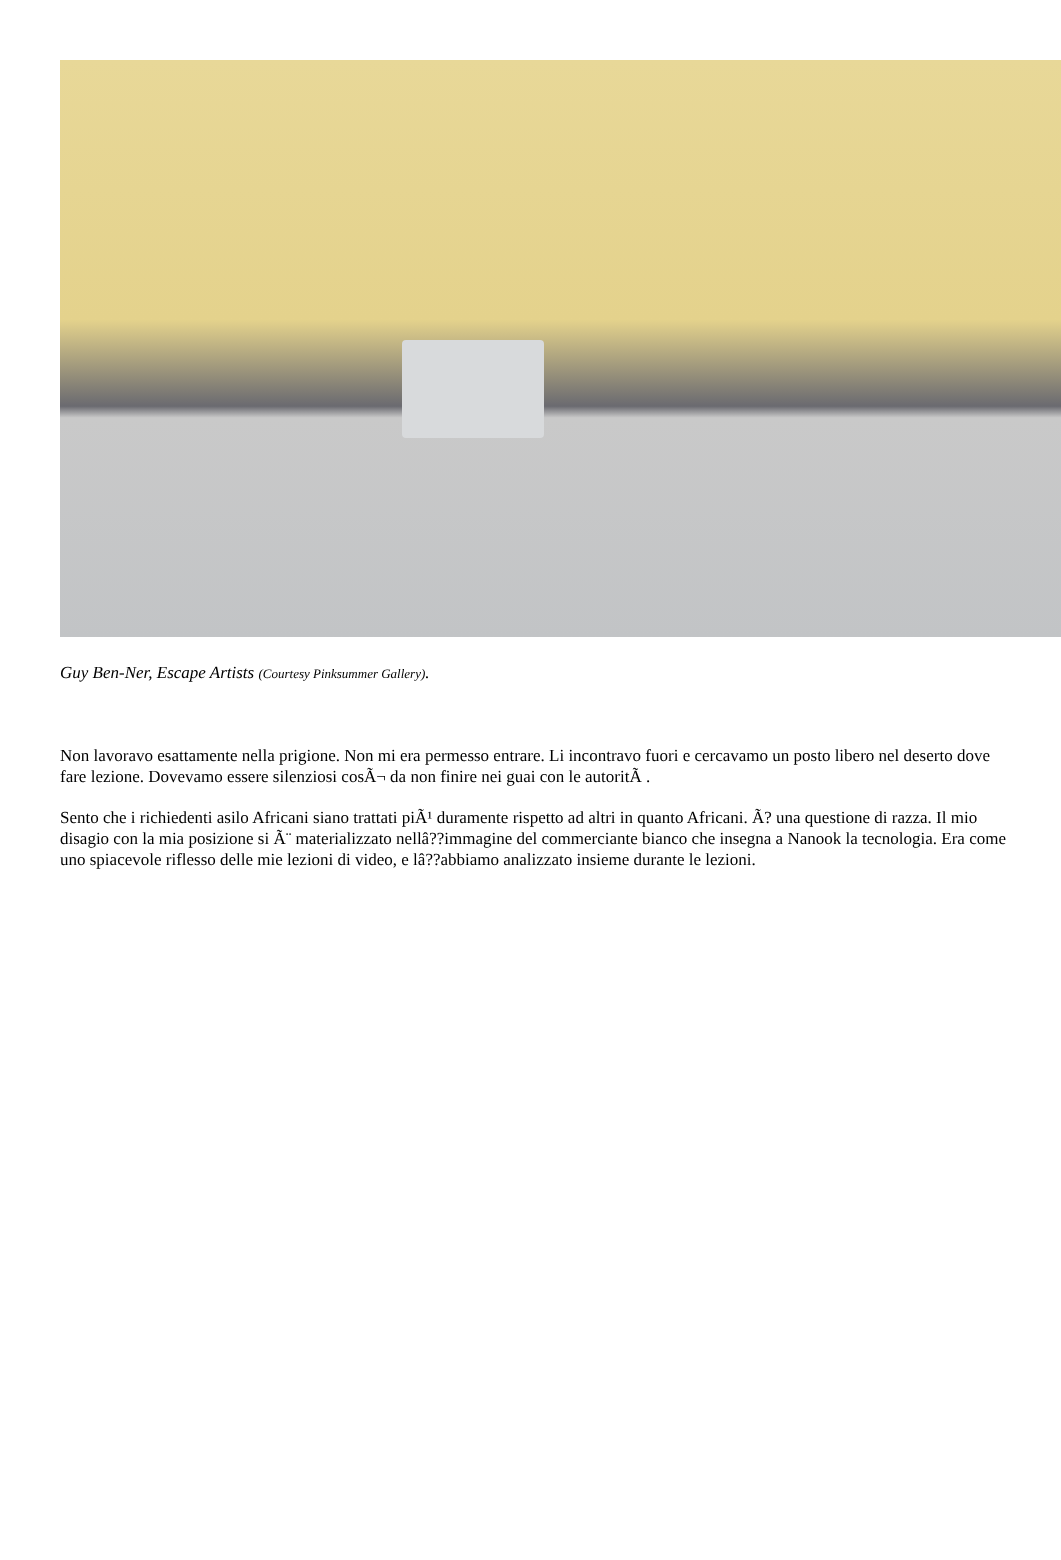Guy Ben-Ner, Escape Artists (Courtesy Pinksummer Gallery).
Non lavoravo esattamente nella prigione. Non mi era permesso entrare. Li incontravo fuori e cercavamo un posto libero nel deserto dove fare lezione. Dovevamo essere silenziosi cosÃ¬ da non finire nei guai con le autoritÃ .
Sento che i richiedenti asilo Africani siano trattati piÃ¹ duramente rispetto ad altri in quanto Africani. Ã? una questione di razza. Il mio disagio con la mia posizione si Ã¨ materializzato nellâ??immagine del commerciante bianco che insegna a Nanook la tecnologia. Era come uno spiacevole riflesso delle mie lezioni di video, e lâ??abbiamo analizzato insieme durante le lezioni.